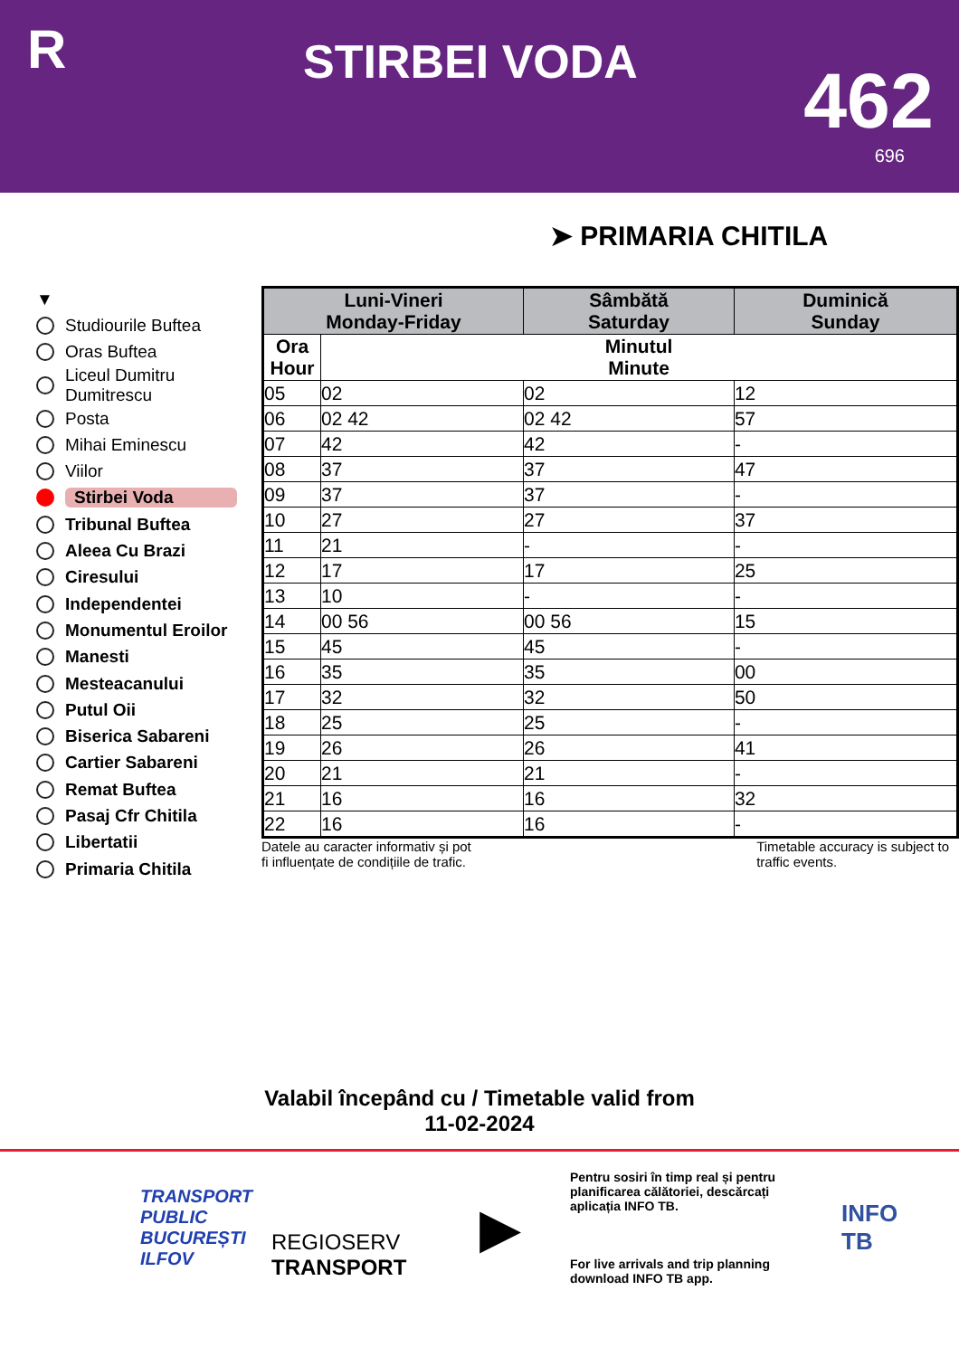R
STIRBEI VODA
462
696
➤ PRIMARIA CHITILA
▼
Studiourile Buftea
Oras Buftea
Liceul Dumitru
Dumitrescu
Posta
Mihai Eminescu
Viilor
Stirbei Voda
Tribunal Buftea
Aleea Cu Brazi
Ciresului
Independentei
Monumentul Eroilor
Manesti
Mesteacanului
Putul Oii
Biserica Sabareni
Cartier Sabareni
Remat Buftea
Pasaj Cfr Chitila
Libertatii
Primaria Chitila
| Luni-Vineri Monday-Friday | | Sâmbătă Saturday | Duminică Sunday |
| --- | --- | --- | --- |
| Ora Hour | Minutul Minute | | |
| 05 | 02 | 02 | 12 |
| 06 | 02 42 | 02 42 | 57 |
| 07 | 42 | 42 | - |
| 08 | 37 | 37 | 47 |
| 09 | 37 | 37 | - |
| 10 | 27 | 27 | 37 |
| 11 | 21 | - | - |
| 12 | 17 | 17 | 25 |
| 13 | 10 | - | - |
| 14 | 00 56 | 00 56 | 15 |
| 15 | 45 | 45 | - |
| 16 | 35 | 35 | 00 |
| 17 | 32 | 32 | 50 |
| 18 | 25 | 25 | - |
| 19 | 26 | 26 | 41 |
| 20 | 21 | 21 | - |
| 21 | 16 | 16 | 32 |
| 22 | 16 | 16 | - |
Datele au caracter informativ și pot
fi influențate de condițiile de trafic.
Timetable accuracy is subject to
traffic events.
Valabil începând cu / Timetable valid from
11-02-2024
TRANSPORT
PUBLIC
BUCUREȘTI
ILFOV
REGIOSERV
TRANSPORT
▶
Pentru sosiri în timp real și pentru planificarea călătoriei, descărcați aplicația INFO TB.
For live arrivals and trip planning download INFO TB app.
INFO
TB